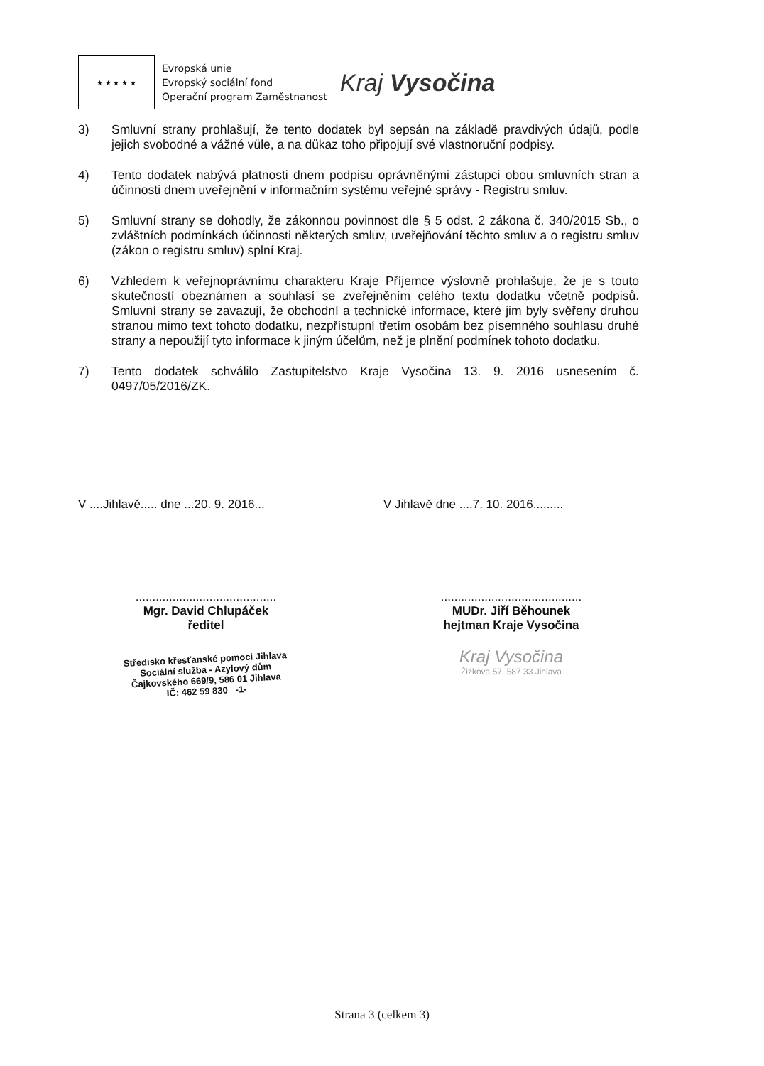★ ★ ★ ★ ★
Evropská unie
Evropský sociální fond
Operační program Zaměstnanost
Kraj Vysočina
3) Smluvní strany prohlašují, že tento dodatek byl sepsán na základě pravdivých údajů, podle jejich svobodné a vážné vůle, a na důkaz toho připojují své vlastnoruční podpisy.
4) Tento dodatek nabývá platnosti dnem podpisu oprávněnými zástupci obou smluvních stran a účinnosti dnem uveřejnění v informačním systému veřejné správy - Registru smluv.
5) Smluvní strany se dohodly, že zákonnou povinnost dle § 5 odst. 2 zákona č. 340/2015 Sb., o zvláštních podmínkách účinnosti některých smluv, uveřejňování těchto smluv a o registru smluv (zákon o registru smluv) splní Kraj.
6) Vzhledem k veřejnoprávnímu charakteru Kraje Příjemce výslovně prohlašuje, že je s touto skutečností obeznámen a souhlasí se zveřejněním celého textu dodatku včetně podpisů. Smluvní strany se zavazují, že obchodní a technické informace, které jim byly svěřeny druhou stranou mimo text tohoto dodatku, nezpřístupní třetím osobám bez písemného souhlasu druhé strany a nepoužijí tyto informace k jiným účelům, než je plnění podmínek tohoto dodatku.
7) Tento dodatek schválilo Zastupitelstvo Kraje Vysočina 13. 9. 2016 usnesením č. 0497/05/2016/ZK.
V ....Jihlavě..... dne ...20. 9. 2016...
..........................................
Mgr. David Chlupáček
ředitel
Středisko křesťanské pomoci Jihlava
Sociální služba - Azylový dům
Čajkovského 669/9, 586 01 Jihlava
IČ: 462 59 830 -1-
V Jihlavě dne ....7. 10. 2016.........
..........................................
MUDr. Jiří Běhounek
hejtman Kraje Vysočina
Kraj Vysočina
Žižkova 57, 587 33 Jihlava
Strana 3 (celkem 3)